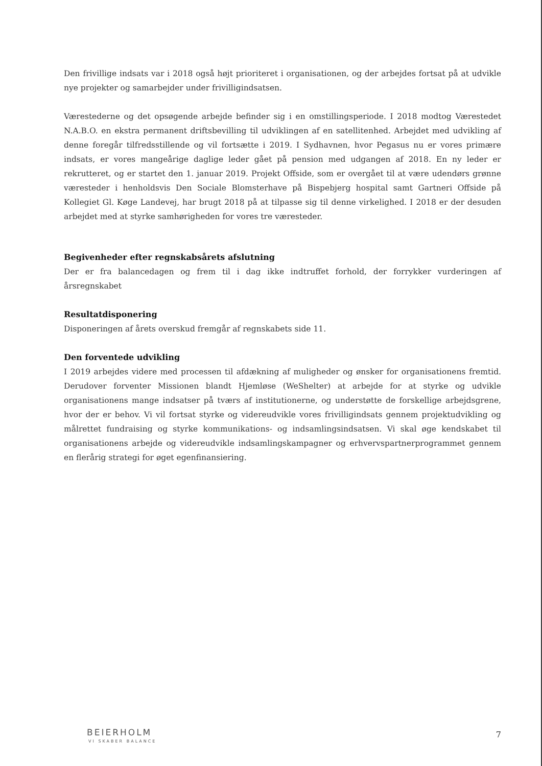Den frivillige indsats var i 2018 også højt prioriteret i organisationen, og der arbejdes fortsat på at udvikle nye projekter og samarbejder under frivilligindsatsen.
Værestederne og det opsøgende arbejde befinder sig i en omstillingsperiode. I 2018 modtog Værestedet N.A.B.O. en ekstra permanent driftsbevilling til udviklingen af en satellitenhed. Arbejdet med udvikling af denne foregår tilfredsstillende og vil fortsætte i 2019. I Sydhavnen, hvor Pegasus nu er vores primære indsats, er vores mangeårige daglige leder gået på pension med udgangen af 2018. En ny leder er rekrutteret, og er startet den 1. januar 2019. Projekt Offside, som er overgået til at være udendørs grønne væresteder i henholdsvis Den Sociale Blomsterhave på Bispebjerg hospital samt Gartneri Offside på Kollegiet Gl. Køge Landevej, har brugt 2018 på at tilpasse sig til denne virkelighed. I 2018 er der desuden arbejdet med at styrke samhørigheden for vores tre væresteder.
Begivenheder efter regnskabsårets afslutning
Der er fra balancedagen og frem til i dag ikke indtruffet forhold, der forrykker vurderingen af årsregnskabet
Resultatdisponering
Disponeringen af årets overskud fremgår af regnskabets side 11.
Den forventede udvikling
I 2019 arbejdes videre med processen til afdækning af muligheder og ønsker for organisationens fremtid. Derudover forventer Missionen blandt Hjemløse (WeShelter) at arbejde for at styrke og udvikle organisationens mange indsatser på tværs af institutionerne, og understøtte de forskellige arbejdsgrene, hvor der er behov. Vi vil fortsat styrke og videreudvikle vores frivilligindsats gennem projektudvikling og målrettet fundraising og styrke kommunikations- og indsamlingsindsatsen. Vi skal øge kendskabet til organisationens arbejde og videreudvikle indsamlingskampagner og erhvervspartnerprogrammet gennem en flerårig strategi for øget egenfinansiering.
BEIERHOLM
VI SKABER BALANCE
7